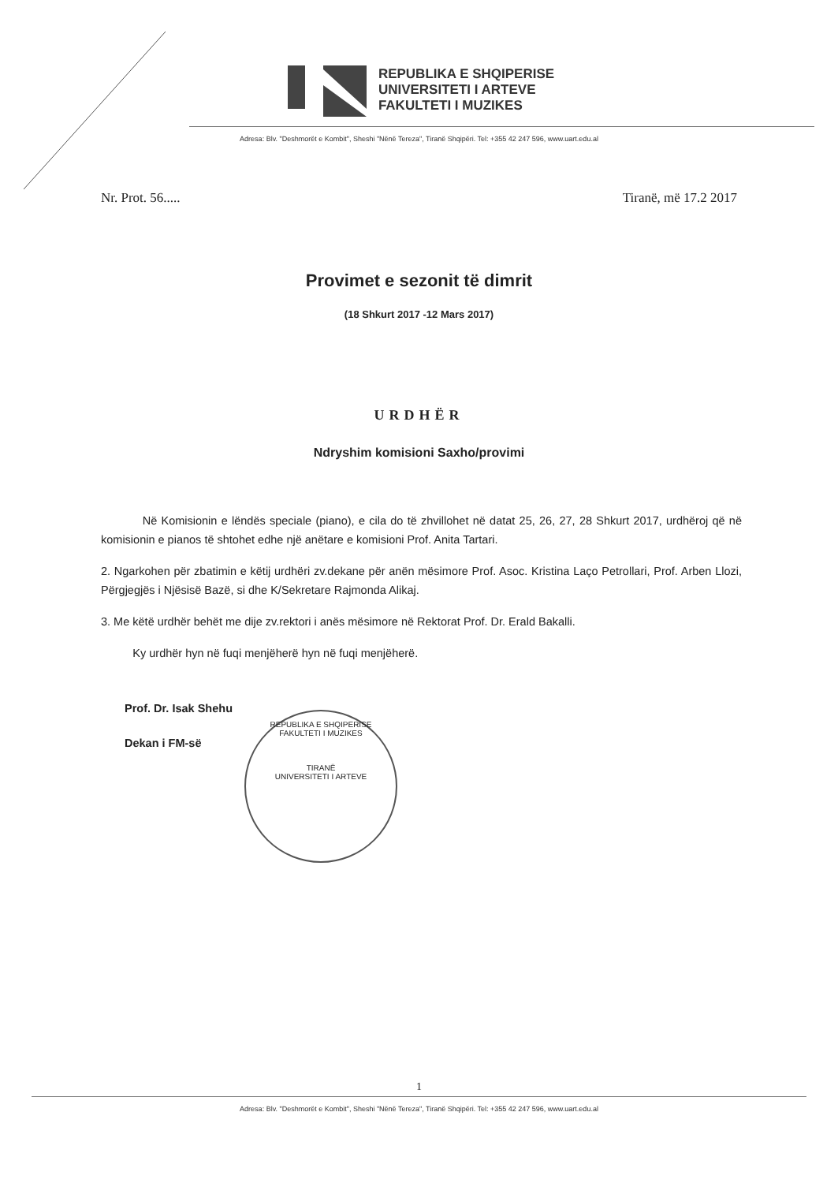REPUBLIKA E SHQIPERISE
UNIVERSITETI I ARTEVE
FAKULTETI I MUZIKES
Adresa: Blv. "Deshmorët e Kombit", Sheshi "Nënë Tereza", Tiranë Shqipëri. Tel: +355 42 247 596, www.uart.edu.al
Nr. Prot. 56..... Tiranë, më 17.2 2017
Provimet e sezonit të dimrit
(18 Shkurt 2017 -12 Mars 2017)
URDHËR
Ndryshim komisioni Saxho/provimi
Në Komisionin e lëndës speciale (piano), e cila do të zhvillohet në datat 25, 26, 27, 28 Shkurt 2017, urdhëroj që në komisionin e pianos të shtohet edhe një anëtare e komisioni Prof. Anita Tartari.
2. Ngarkohen për zbatimin e këtij urdhëri zv.dekane për anën mësimore Prof. Asoc. Kristina Laço Petrollari, Prof. Arben Llozi, Përgjegjës i Njësisë Bazë, si dhe K/Sekretare Rajmonda Alikaj.
3. Me këtë urdhër behët me dije zv.rektori i anës mësimore në Rektorat Prof. Dr. Erald Bakalli.
Ky urdhër hyn në fuqi menjëherë hyn në fuqi menjëherë.
Prof. Dr. Isak Shehu
Dekan i FM-së
REPUBLIKA E SHQIPERISE
FAKULTETI I MUZIKES
TIRANË
UNIVERSITETI I ARTEVE
1
Adresa: Blv. "Deshmorët e Kombit", Sheshi "Nënë Tereza", Tiranë Shqipëri. Tel: +355 42 247 596, www.uart.edu.al